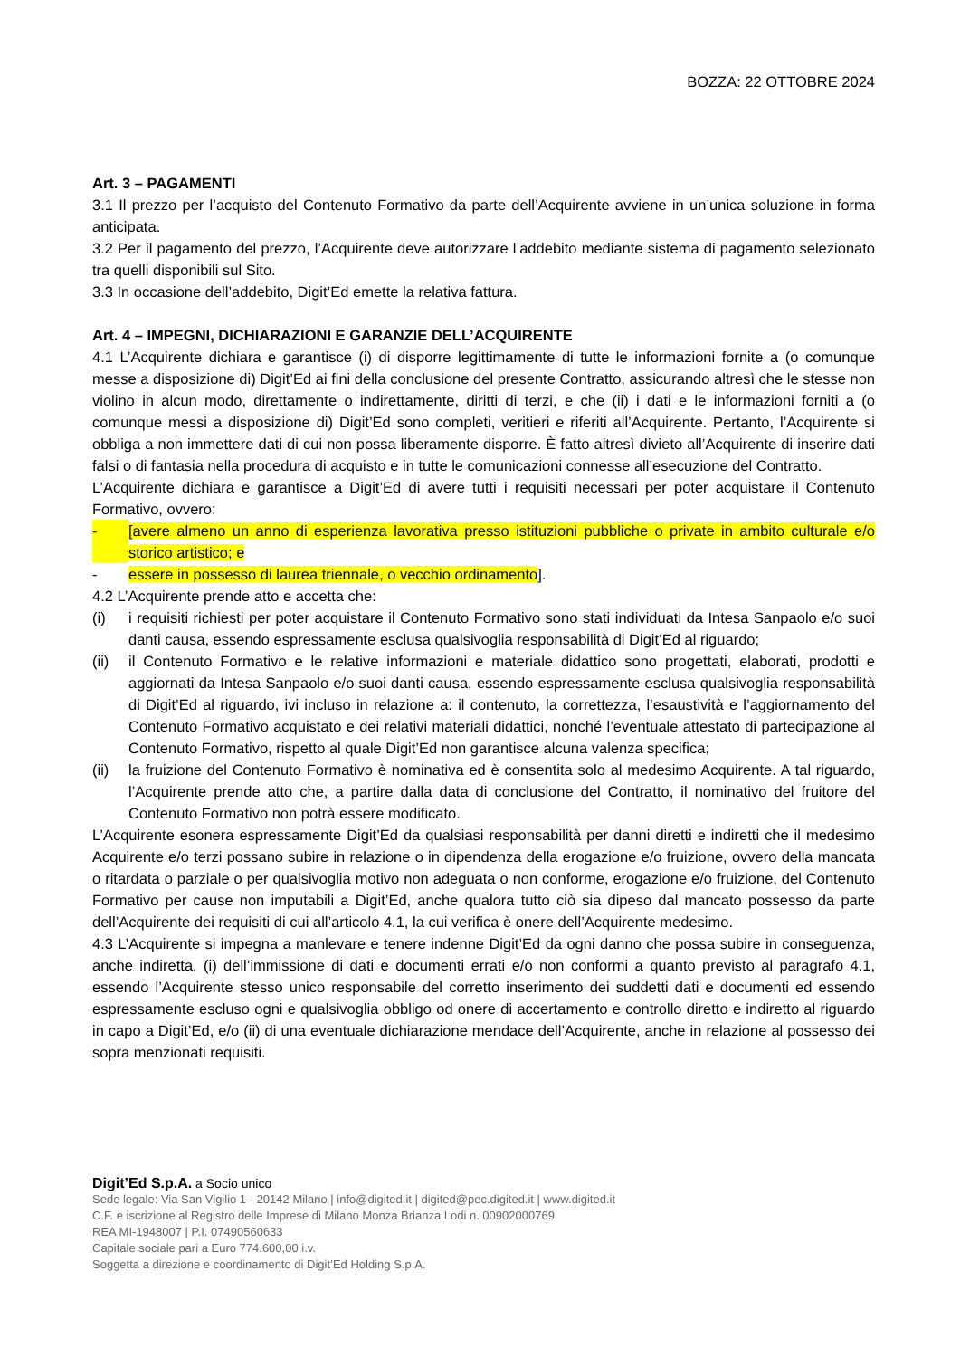BOZZA: 22 OTTOBRE 2024
Art. 3 – PAGAMENTI
3.1 Il prezzo per l’acquisto del Contenuto Formativo da parte dell’Acquirente avviene in un’unica soluzione in forma anticipata.
3.2 Per il pagamento del prezzo, l’Acquirente deve autorizzare l’addebito mediante sistema di pagamento selezionato tra quelli disponibili sul Sito.
3.3 In occasione dell’addebito, Digit’Ed emette la relativa fattura.
Art. 4 – IMPEGNI, DICHIARAZIONI E GARANZIE DELL’ACQUIRENTE
4.1 L’Acquirente dichiara e garantisce (i) di disporre legittimamente di tutte le informazioni fornite a (o comunque messe a disposizione di) Digit’Ed ai fini della conclusione del presente Contratto, assicurando altresì che le stesse non violino in alcun modo, direttamente o indirettamente, diritti di terzi, e che (ii) i dati e le informazioni forniti a (o comunque messi a disposizione di) Digit’Ed sono completi, veritieri e riferiti all’Acquirente. Pertanto, l’Acquirente si obbliga a non immettere dati di cui non possa liberamente disporre. È fatto altresì divieto all’Acquirente di inserire dati falsi o di fantasia nella procedura di acquisto e in tutte le comunicazioni connesse all’esecuzione del Contratto.
L’Acquirente dichiara e garantisce a Digit’Ed di avere tutti i requisiti necessari per poter acquistare il Contenuto Formativo, ovvero:
- [avere almeno un anno di esperienza lavorativa presso istituzioni pubbliche o private in ambito culturale e/o storico artistico; e
- essere in possesso di laurea triennale, o vecchio ordinamento].
4.2 L’Acquirente prende atto e accetta che:
(i) i requisiti richiesti per poter acquistare il Contenuto Formativo sono stati individuati da Intesa Sanpaolo e/o suoi danti causa, essendo espressamente esclusa qualsivoglia responsabilità di Digit’Ed al riguardo;
(ii) il Contenuto Formativo e le relative informazioni e materiale didattico sono progettati, elaborati, prodotti e aggiornati da Intesa Sanpaolo e/o suoi danti causa, essendo espressamente esclusa qualsivoglia responsabilità di Digit’Ed al riguardo, ivi incluso in relazione a: il contenuto, la correttezza, l’esaustività e l’aggiornamento del Contenuto Formativo acquistato e dei relativi materiali didattici, nonché l’eventuale attestato di partecipazione al Contenuto Formativo, rispetto al quale Digit’Ed non garantisce alcuna valenza specifica;
(ii) la fruizione del Contenuto Formativo è nominativa ed è consentita solo al medesimo Acquirente. A tal riguardo, l’Acquirente prende atto che, a partire dalla data di conclusione del Contratto, il nominativo del fruitore del Contenuto Formativo non potrà essere modificato.
L’Acquirente esonera espressamente Digit’Ed da qualsiasi responsabilità per danni diretti e indiretti che il medesimo Acquirente e/o terzi possano subire in relazione o in dipendenza della erogazione e/o fruizione, ovvero della mancata o ritardata o parziale o per qualsivoglia motivo non adeguata o non conforme, erogazione e/o fruizione, del Contenuto Formativo per cause non imputabili a Digit’Ed, anche qualora tutto ciò sia dipeso dal mancato possesso da parte dell’Acquirente dei requisiti di cui all’articolo 4.1, la cui verifica è onere dell’Acquirente medesimo.
4.3 L’Acquirente si impegna a manlevare e tenere indenne Digit’Ed da ogni danno che possa subire in conseguenza, anche indiretta, (i) dell’immissione di dati e documenti errati e/o non conformi a quanto previsto al paragrafo 4.1, essendo l’Acquirente stesso unico responsabile del corretto inserimento dei suddetti dati e documenti ed essendo espressamente escluso ogni e qualsivoglia obbligo od onere di accertamento e controllo diretto e indiretto al riguardo in capo a Digit’Ed, e/o (ii) di una eventuale dichiarazione mendace dell’Acquirente, anche in relazione al possesso dei sopra menzionati requisiti.
Digit’Ed S.p.A. a Socio unico
Sede legale: Via San Vigilio 1 - 20142 Milano | info@digited.it | digited@pec.digited.it | www.digited.it
C.F. e iscrizione al Registro delle Imprese di Milano Monza Brianza Lodi n. 00902000769
REA MI-1948007 | P.I. 07490560633
Capitale sociale pari a Euro 774.600,00 i.v.
Soggetta a direzione e coordinamento di Digit’Ed Holding S.p.A.